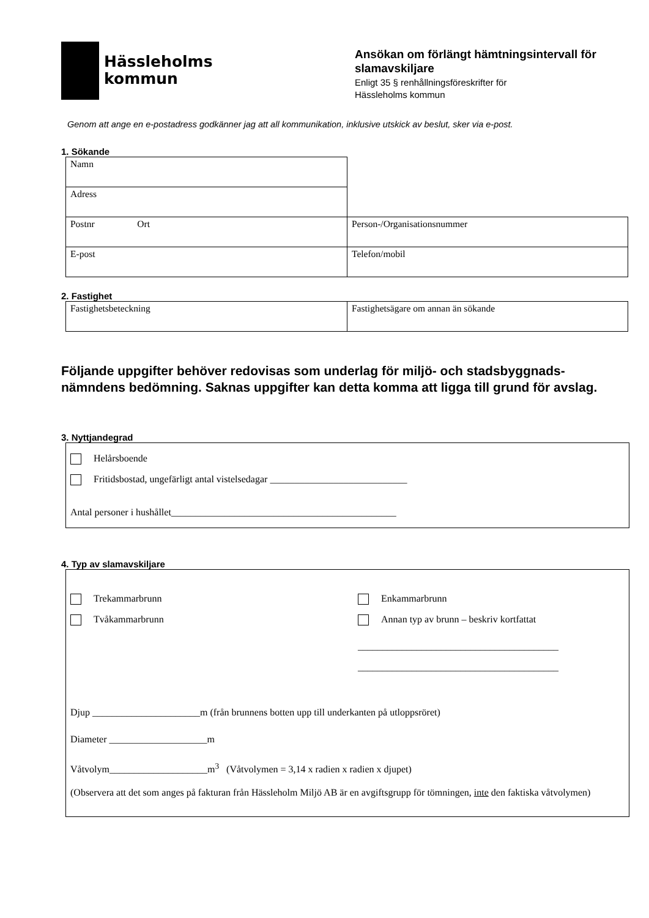Hässleholms
kommun
Ansökan om förlängt hämtningsintervall för slamavskiljare
Enligt 35 § renhållningsföreskrifter för
Hässleholms kommun
Genom att ange en e-postadress godkänner jag att all kommunikation, inklusive utskick av beslut, sker via e-post.
1. Sökande
| Namn | |
| Adress | |
| Postnr Ort | Person-/Organisationsnummer |
| E-post | Telefon/mobil |
2. Fastighet
| Fastighetsbeteckning | Fastighetsägare om annan än sökande |
Följande uppgifter behöver redovisas som underlag för miljö- och stadsbyggnads-nämndens bedömning. Saknas uppgifter kan detta komma att ligga till grund för avslag.
3. Nyttjandegrad
Helårsboende
Fritidsbostad, ungefärligt antal vistelsedagar ____________________________
Antal personer i hushållet______________________________________________
4. Typ av slamavskiljare
Trekammarbrunn
Tvåkammarbrunn
Enkammarbrunn
Annan typ av brunn – beskriv kortfattat
_________________________________________
_________________________________________
Djup ______________________m (från brunnens botten upp till underkanten på utloppsröret)
Diameter ____________________m
Våtvolym____________________m<sup>3</sup> (Våtvolymen = 3,14 x radien x radien x djupet)
(Observera att det som anges på fakturan från Hässleholm Miljö AB är en avgiftsgrupp för tömningen, inte den faktiska våtvolymen)